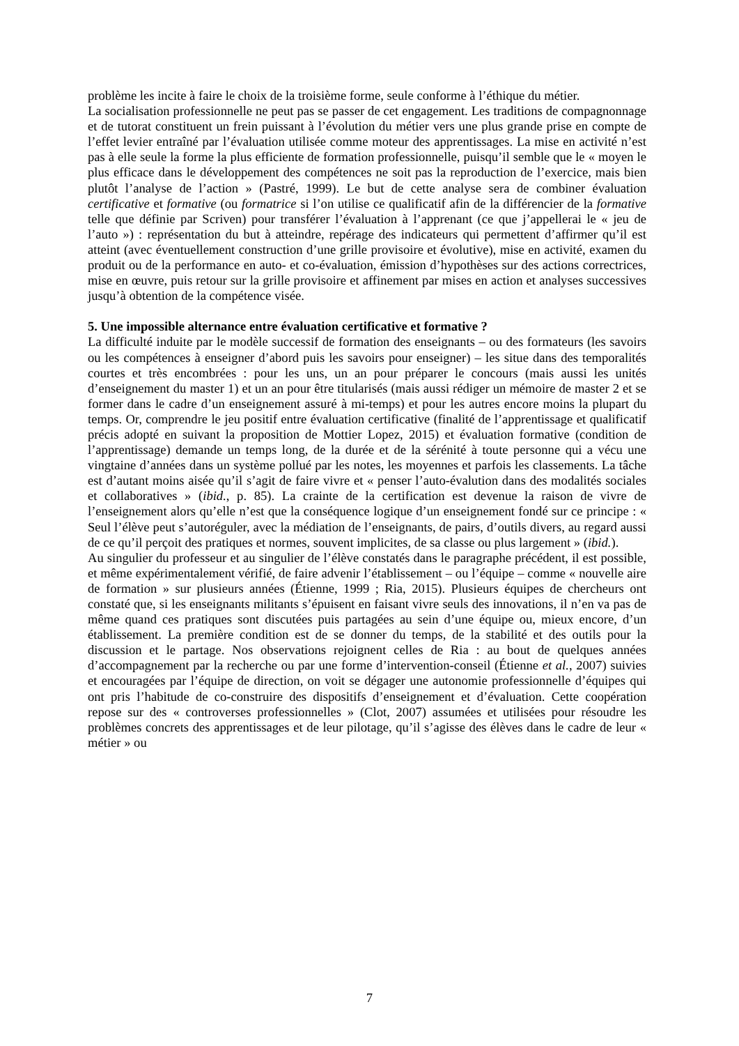problème les incite à faire le choix de la troisième forme, seule conforme à l’éthique du métier.
La socialisation professionnelle ne peut pas se passer de cet engagement. Les traditions de compagnonnage et de tutorat constituent un frein puissant à l’évolution du métier vers une plus grande prise en compte de l’effet levier entraîné par l’évaluation utilisée comme moteur des apprentissages. La mise en activité n’est pas à elle seule la forme la plus efficiente de formation professionnelle, puisqu’il semble que le « moyen le plus efficace dans le développement des compétences ne soit pas la reproduction de l’exercice, mais bien plutôt l’analyse de l’action » (Pastré, 1999). Le but de cette analyse sera de combiner évaluation certificative et formative (ou formatrice si l’on utilise ce qualificatif afin de la différencier de la formative telle que définie par Scriven) pour transférer l’évaluation à l’apprenant (ce que j’appellerai le « jeu de l’auto ») : représentation du but à atteindre, repérage des indicateurs qui permettent d’affirmer qu’il est atteint (avec éventuellement construction d’une grille provisoire et évolutive), mise en activité, examen du produit ou de la performance en auto- et co-évaluation, émission d’hypothèses sur des actions correctrices, mise en œuvre, puis retour sur la grille provisoire et affinement par mises en action et analyses successives jusqu’à obtention de la compétence visée.
5. Une impossible alternance entre évaluation certificative et formative ?
La difficulté induite par le modèle successif de formation des enseignants – ou des formateurs (les savoirs ou les compétences à enseigner d’abord puis les savoirs pour enseigner) – les situe dans des temporalités courtes et très encombrées : pour les uns, un an pour préparer le concours (mais aussi les unités d’enseignement du master 1) et un an pour être titularisés (mais aussi rédiger un mémoire de master 2 et se former dans le cadre d’un enseignement assuré à mi-temps) et pour les autres encore moins la plupart du temps. Or, comprendre le jeu positif entre évaluation certificative (finalité de l’apprentissage et qualificatif précis adopté en suivant la proposition de Mottier Lopez, 2015) et évaluation formative (condition de l’apprentissage) demande un temps long, de la durée et de la sérénité à toute personne qui a vécu une vingtaine d’années dans un système pollué par les notes, les moyennes et parfois les classements. La tâche est d’autant moins aisée qu’il s’agit de faire vivre et « penser l’auto-évalution dans des modalités sociales et collaboratives » (ibid., p. 85). La crainte de la certification est devenue la raison de vivre de l’enseignement alors qu’elle n’est que la conséquence logique d’un enseignement fondé sur ce principe : « Seul l’élève peut s’autoréguler, avec la médiation de l’enseignants, de pairs, d’outils divers, au regard aussi de ce qu’il perçoit des pratiques et normes, souvent implicites, de sa classe ou plus largement » (ibid.).
Au singulier du professeur et au singulier de l’élève constatés dans le paragraphe précédent, il est possible, et même expérimentalement vérifié, de faire advenir l’établissement – ou l’équipe – comme « nouvelle aire de formation » sur plusieurs années (Étienne, 1999 ; Ria, 2015). Plusieurs équipes de chercheurs ont constaté que, si les enseignants militants s’épuisent en faisant vivre seuls des innovations, il n’en va pas de même quand ces pratiques sont discutées puis partagées au sein d’une équipe ou, mieux encore, d’un établissement. La première condition est de se donner du temps, de la stabilité et des outils pour la discussion et le partage. Nos observations rejoignent celles de Ria : au bout de quelques années d’accompagnement par la recherche ou par une forme d’intervention-conseil (Étienne et al., 2007) suivies et encouragées par l’équipe de direction, on voit se dégager une autonomie professionnelle d’équipes qui ont pris l’habitude de co-construire des dispositifs d’enseignement et d’évaluation. Cette coopération repose sur des « controverses professionnelles » (Clot, 2007) assumées et utilisées pour résoudre les problèmes concrets des apprentissages et de leur pilotage, qu’il s’agisse des élèves dans le cadre de leur « métier » ou
7